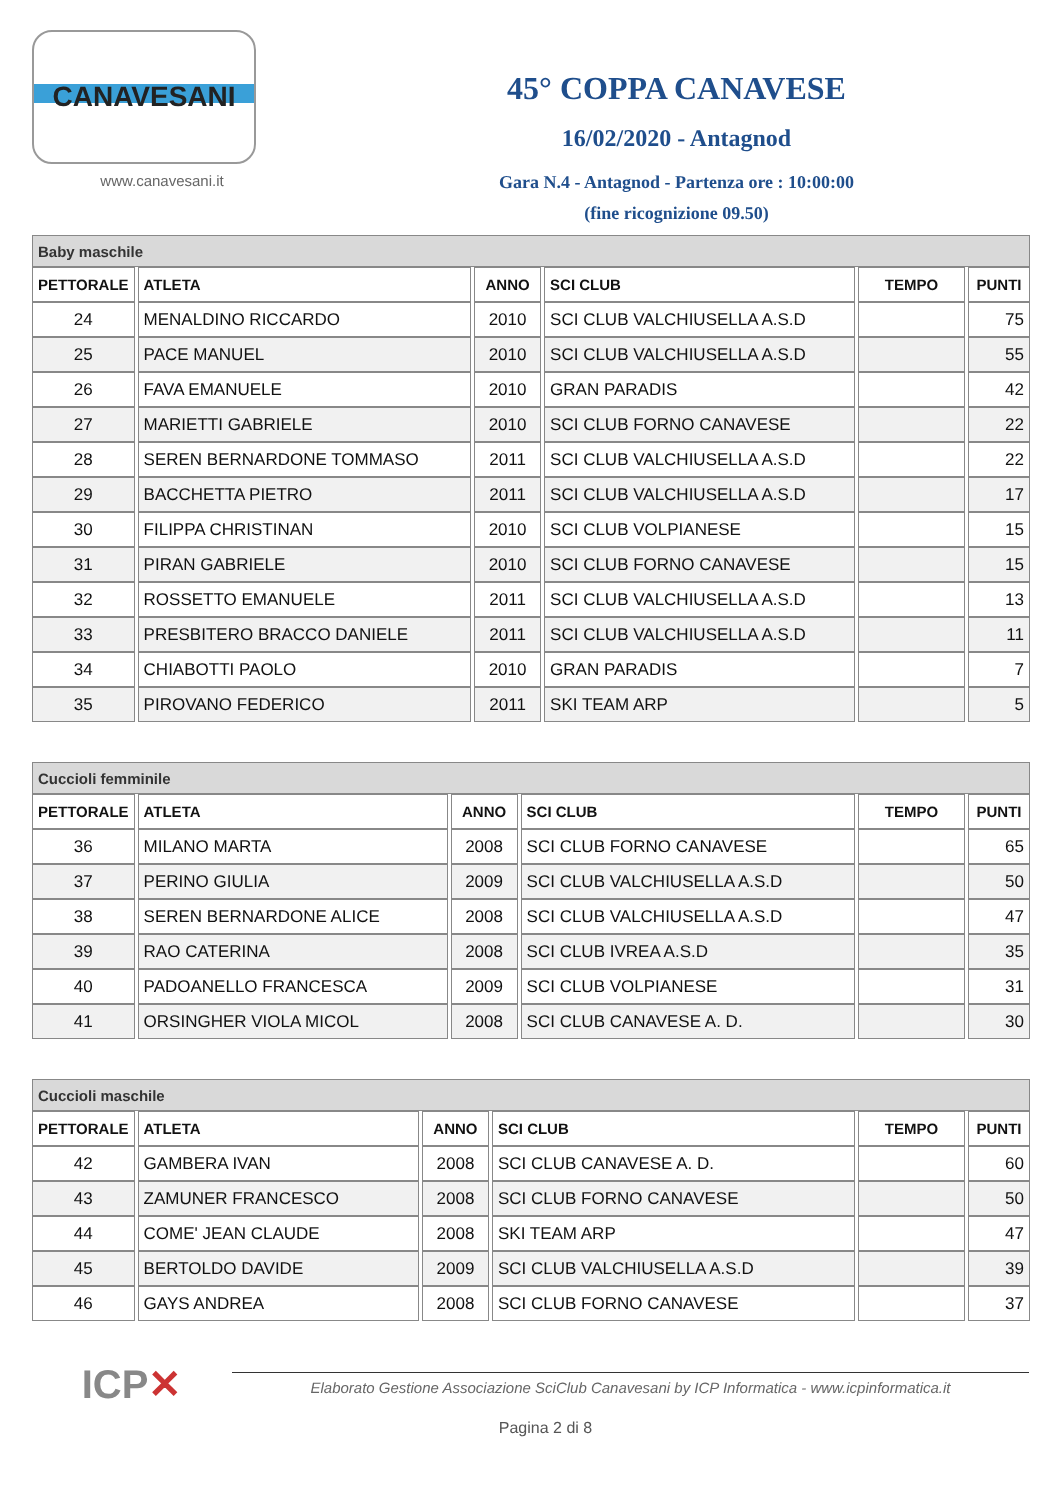CANAVESANI
www.canavesani.it
45° COPPA CANAVESE
16/02/2020 - Antagnod
Gara N.4 - Antagnod - Partenza ore : 10:00:00
(fine ricognizione 09.50)
| Baby maschile | | | | | |
| --- | --- | --- | --- | --- | --- |
| PETTORALE | ATLETA | ANNO | SCI CLUB | TEMPO | PUNTI |
| 24 | MENALDINO RICCARDO | 2010 | SCI CLUB VALCHIUSELLA A.S.D | | 75 |
| 25 | PACE MANUEL | 2010 | SCI CLUB VALCHIUSELLA A.S.D | | 55 |
| 26 | FAVA EMANUELE | 2010 | GRAN PARADIS | | 42 |
| 27 | MARIETTI GABRIELE | 2010 | SCI CLUB FORNO CANAVESE | | 22 |
| 28 | SEREN BERNARDONE TOMMASO | 2011 | SCI CLUB VALCHIUSELLA A.S.D | | 22 |
| 29 | BACCHETTA PIETRO | 2011 | SCI CLUB VALCHIUSELLA A.S.D | | 17 |
| 30 | FILIPPA CHRISTINAN | 2010 | SCI CLUB VOLPIANESE | | 15 |
| 31 | PIRAN GABRIELE | 2010 | SCI CLUB FORNO CANAVESE | | 15 |
| 32 | ROSSETTO EMANUELE | 2011 | SCI CLUB VALCHIUSELLA A.S.D | | 13 |
| 33 | PRESBITERO BRACCO DANIELE | 2011 | SCI CLUB VALCHIUSELLA A.S.D | | 11 |
| 34 | CHIABOTTI PAOLO | 2010 | GRAN PARADIS | | 7 |
| 35 | PIROVANO FEDERICO | 2011 | SKI TEAM ARP | | 5 |
| Cuccioli femminile | | | | | |
| --- | --- | --- | --- | --- | --- |
| PETTORALE | ATLETA | ANNO | SCI CLUB | TEMPO | PUNTI |
| 36 | MILANO MARTA | 2008 | SCI CLUB FORNO CANAVESE | | 65 |
| 37 | PERINO GIULIA | 2009 | SCI CLUB VALCHIUSELLA A.S.D | | 50 |
| 38 | SEREN BERNARDONE ALICE | 2008 | SCI CLUB VALCHIUSELLA A.S.D | | 47 |
| 39 | RAO CATERINA | 2008 | SCI CLUB IVREA A.S.D | | 35 |
| 40 | PADOANELLO FRANCESCA | 2009 | SCI CLUB VOLPIANESE | | 31 |
| 41 | ORSINGHER VIOLA MICOL | 2008 | SCI CLUB CANAVESE A. D. | | 30 |
| Cuccioli maschile | | | | | |
| --- | --- | --- | --- | --- | --- |
| PETTORALE | ATLETA | ANNO | SCI CLUB | TEMPO | PUNTI |
| 42 | GAMBERA IVAN | 2008 | SCI CLUB CANAVESE A. D. | | 60 |
| 43 | ZAMUNER FRANCESCO | 2008 | SCI CLUB FORNO CANAVESE | | 50 |
| 44 | COME' JEAN CLAUDE | 2008 | SKI TEAM ARP | | 47 |
| 45 | BERTOLDO DAVIDE | 2009 | SCI CLUB VALCHIUSELLA A.S.D | | 39 |
| 46 | GAYS ANDREA | 2008 | SCI CLUB FORNO CANAVESE | | 37 |
ICP✕
Elaborato Gestione Associazione SciClub Canavesani by ICP Informatica - www.icpinformatica.it
Pagina 2 di 8